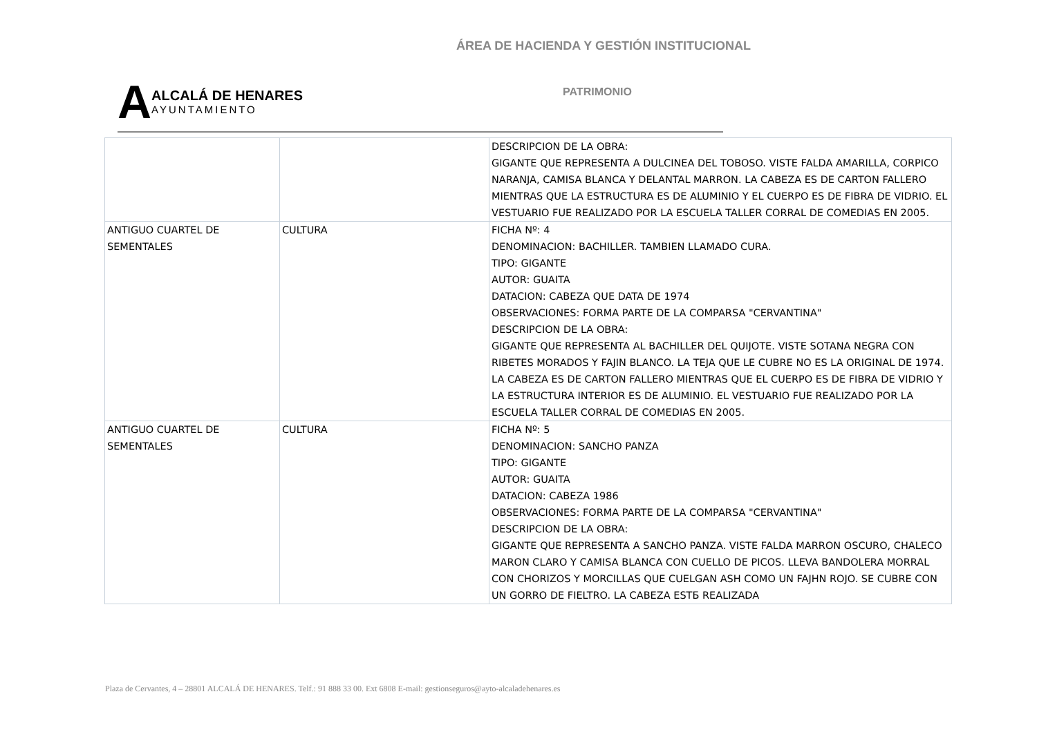ÁREA DE HACIENDA Y GESTIÓN INSTITUCIONAL
A
ALCALÁ DE HENARES
AYUNTAMIENTO
PATRIMONIO
| | | DESCRIPCION DE LA OBRA: GIGANTE QUE REPRESENTA A DULCINEA DEL TOBOSO. VISTE FALDA AMARILLA, CORPICO NARANJA, CAMISA BLANCA Y DELANTAL MARRON. LA CABEZA ES DE CARTON FALLERO MIENTRAS QUE LA ESTRUCTURA ES DE ALUMINIO Y EL CUERPO ES DE FIBRA DE VIDRIO. EL VESTUARIO FUE REALIZADO POR LA ESCUELA TALLER CORRAL DE COMEDIAS EN 2005. |
| ANTIGUO CUARTEL DE SEMENTALES | CULTURA | FICHA Nº: 4 DENOMINACION: BACHILLER. TAMBIEN LLAMADO CURA. TIPO: GIGANTE AUTOR: GUAITA DATACION: CABEZA QUE DATA DE 1974 OBSERVACIONES: FORMA PARTE DE LA COMPARSA "CERVANTINA" DESCRIPCION DE LA OBRA: GIGANTE QUE REPRESENTA AL BACHILLER DEL QUIJOTE. VISTE SOTANA NEGRA CON RIBETES MORADOS Y FAJIN BLANCO. LA TEJA QUE LE CUBRE NO ES LA ORIGINAL DE 1974. LA CABEZA ES DE CARTON FALLERO MIENTRAS QUE EL CUERPO ES DE FIBRA DE VIDRIO Y LA ESTRUCTURA INTERIOR ES DE ALUMINIO. EL VESTUARIO FUE REALIZADO POR LA ESCUELA TALLER CORRAL DE COMEDIAS EN 2005. |
| ANTIGUO CUARTEL DE SEMENTALES | CULTURA | FICHA Nº: 5 DENOMINACION: SANCHO PANZA TIPO: GIGANTE AUTOR: GUAITA DATACION: CABEZA 1986 OBSERVACIONES: FORMA PARTE DE LA COMPARSA "CERVANTINA" DESCRIPCION DE LA OBRA: GIGANTE QUE REPRESENTA A SANCHO PANZA. VISTE FALDA MARRON OSCURO, CHALECO MARON CLARO Y CAMISA BLANCA CON CUELLO DE PICOS. LLEVA BANDOLERA MORRAL CON CHORIZOS Y MORCILLAS QUE CUELGAN ASH COMO UN FAJHN ROJO. SE CUBRE CON UN GORRO DE FIELTRO. LA CABEZA ESTБ REALIZADA |
Plaza de Cervantes, 4 – 28801 ALCALÁ DE HENARES. Telf.: 91 888 33 00. Ext 6808 E-mail: gestionseguros@ayto-alcaladehenares.es